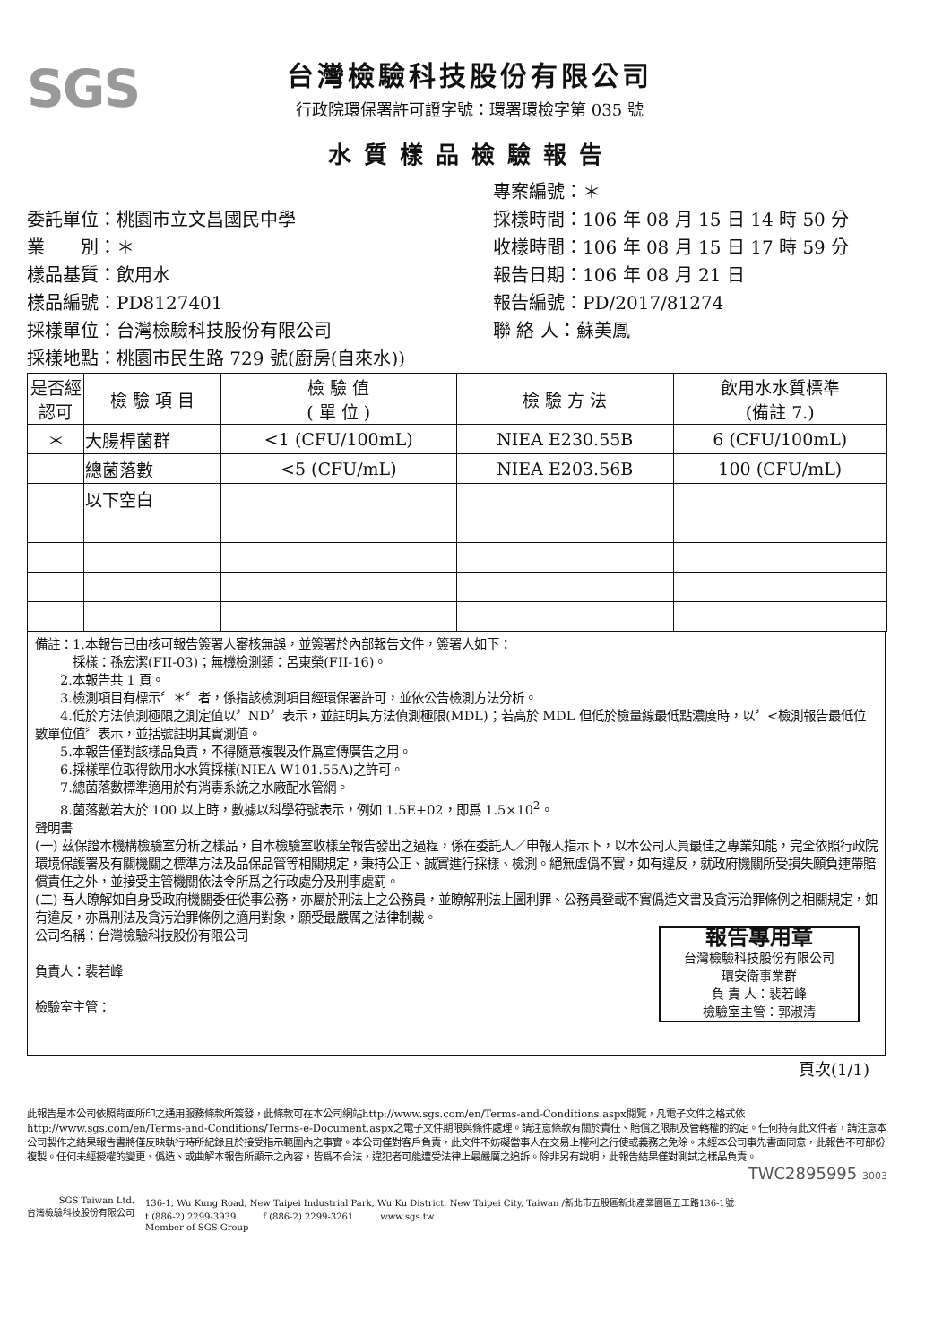SGS
台灣檢驗科技股份有限公司
行政院環保署許可證字號：環署環檢字第 035 號
水質樣品檢驗報告
委託單位：桃園市立文昌國民中學
業　　別：＊
樣品基質：飲用水
樣品編號：PD8127401
採樣單位：台灣檢驗科技股份有限公司
採樣地點：桃園市民生路 729 號(廚房(自來水))
專案編號：＊
採樣時間：106 年 08 月 15 日 14 時 50 分
收樣時間：106 年 08 月 15 日 17 時 59 分
報告日期：106 年 08 月 21 日
報告編號：PD/2017/81274
聯 絡 人：蘇美鳳
| 是否經認可 | 檢 驗 項 目 | 檢 驗 值 ( 單 位 ) | 檢 驗 方 法 | 飲用水水質標準 (備註 7.) |
| --- | --- | --- | --- | --- |
| ＊ | 大腸桿菌群 | <1 (CFU/100mL) | NIEA E230.55B | 6 (CFU/100mL) |
| | 總菌落數 | <5 (CFU/mL) | NIEA E203.56B | 100 (CFU/mL) |
| | 以下空白 | | | |
備註：1.本報告已由核可報告簽署人審核無誤，並簽署於內部報告文件，簽署人如下：
　　　採樣：孫宏潔(FII-03)；無機檢測類：呂東榮(FII-16)。
　　2.本報告共 1 頁。
　　3.檢測項目有標示〞＊〞者，係指該檢測項目經環保署許可，並依公告檢測方法分析。
　　4.低於方法偵測極限之測定值以〞ND〞表示，並註明其方法偵測極限(MDL)；若高於 MDL 但低於檢量線最低點濃度時，以〞<檢測報告最低位數單位值〞表示，並括號註明其實測值。
　　5.本報告僅對該樣品負責，不得隨意複製及作爲宣傳廣告之用。
　　6.採樣單位取得飲用水水質採樣(NIEA W101.55A)之許可。
　　7.總菌落數標準適用於有消毒系統之水廠配水管網。
　　8.菌落數若大於 100 以上時，數據以科學符號表示，例如 1.5E+02，即爲 1.5×10<sup>2</sup>。
聲明書
(一) 茲保證本機構檢驗室分析之樣品，自本檢驗室收樣至報告發出之過程，係在委託人／申報人指示下，以本公司人員最佳之專業知能，完全依照行政院環境保護署及有關機關之標準方法及品保品管等相關規定，秉持公正、誠實進行採樣、檢測。絕無虛僞不實，如有違反，就政府機關所受損失願負連帶賠償責任之外，並接受主管機關依法令所爲之行政處分及刑事處罰。
(二) 吾人瞭解如自身受政府機關委任從事公務，亦屬於刑法上之公務員，並瞭解刑法上圖利罪、公務員登載不實僞造文書及貪污治罪條例之相關規定，如有違反，亦爲刑法及貪污治罪條例之適用對象，願受最嚴厲之法律制裁。
報告專用章
台灣檢驗科技股份有限公司
環安衛事業群
負 責 人：裴若峰
檢驗室主管：郭淑清
公司名稱：台灣檢驗科技股份有限公司
負責人：裴若峰
檢驗室主管：
頁次(1/1)
此報告是本公司依照背面所印之通用服務條款所簽發，此條款可在本公司網站http://www.sgs.com/en/Terms-and-Conditions.aspx閱覽，凡電子文件之格式依http://www.sgs.com/en/Terms-and-Conditions/Terms-e-Document.aspx之電子文件期限與條件處理。請注意條款有關於責任、賠償之限制及管轄權的約定。任何持有此文件者，請注意本公司製作之結果報告書將僅反映執行時所紀錄且於接受指示範圍內之事實。本公司僅對客戶負責，此文件不妨礙當事人在交易上權利之行使或義務之免除。未經本公司事先書面同意，此報告不可部份複製。任何未經授權的變更、僞造、或曲解本報告所顯示之內容，皆爲不合法，違犯者可能遭受法律上最嚴厲之追訴。除非另有說明，此報告結果僅對測試之樣品負責。
TWC2895995 3003
SGS Taiwan Ltd.
台灣檢驗科技股份有限公司
136-1, Wu Kung Road, New Taipei Industrial Park, Wu Ku District, New Taipei City, Taiwan /新北市五股區新北產業園區五工路136-1號
t (886-2) 2299-3939　　　f (886-2) 2299-3261　　　www.sgs.tw
Member of SGS Group